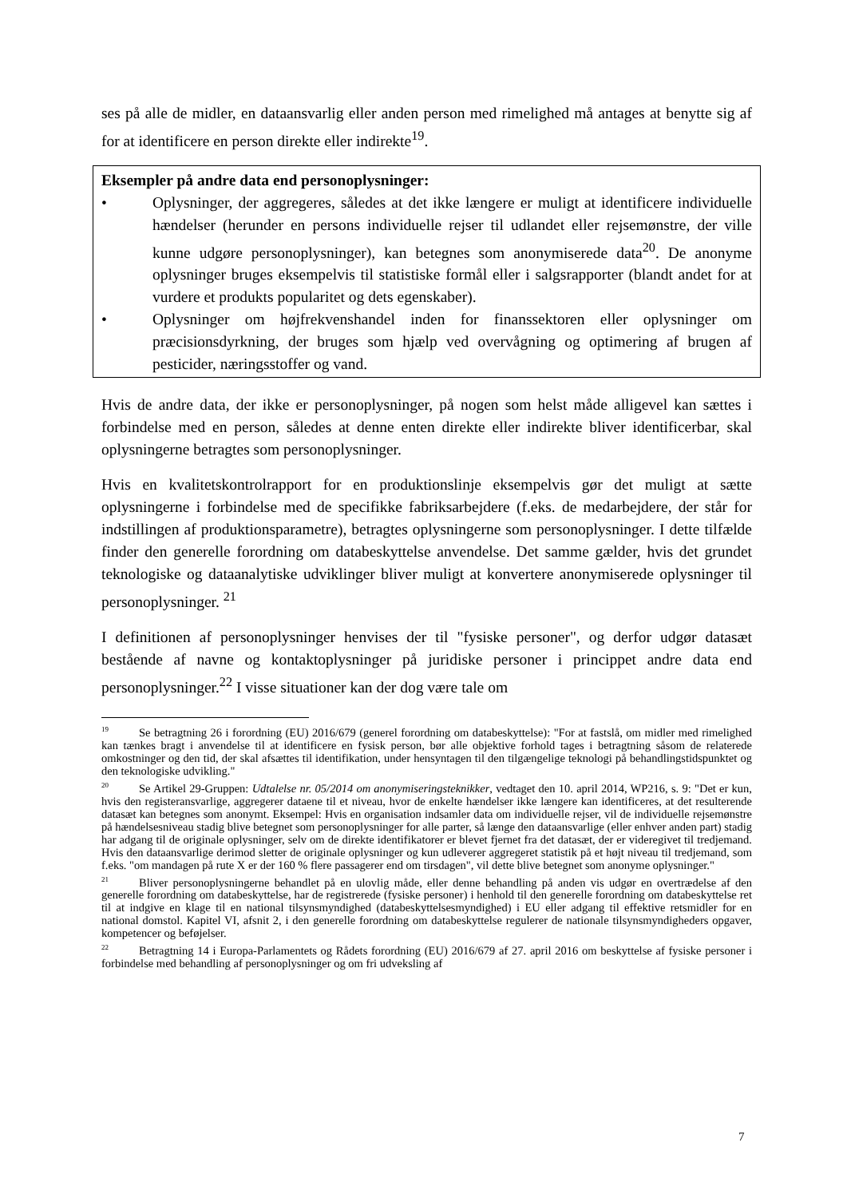ses på alle de midler, en dataansvarlig eller anden person med rimelighed må antages at benytte sig af for at identificere en person direkte eller indirekte<sup>19</sup>.
Eksempler på andre data end personoplysninger:
• Oplysninger, der aggregeres, således at det ikke længere er muligt at identificere individuelle hændelser (herunder en persons individuelle rejser til udlandet eller rejsemønstre, der ville kunne udgøre personoplysninger), kan betegnes som anonymiserede data<sup>20</sup>. De anonyme oplysninger bruges eksempelvis til statistiske formål eller i salgsrapporter (blandt andet for at vurdere et produkts popularitet og dets egenskaber).
• Oplysninger om højfrekvenshandel inden for finanssektoren eller oplysninger om præcisionsdyrkning, der bruges som hjælp ved overvågning og optimering af brugen af pesticider, næringsstoffer og vand.
Hvis de andre data, der ikke er personoplysninger, på nogen som helst måde alligevel kan sættes i forbindelse med en person, således at denne enten direkte eller indirekte bliver identificerbar, skal oplysningerne betragtes som personoplysninger.
Hvis en kvalitetskontrolrapport for en produktionslinje eksempelvis gør det muligt at sætte oplysningerne i forbindelse med de specifikke fabriksarbejdere (f.eks. de medarbejdere, der står for indstillingen af produktionsparametre), betragtes oplysningerne som personoplysninger. I dette tilfælde finder den generelle forordning om databeskyttelse anvendelse. Det samme gælder, hvis det grundet teknologiske og dataanalytiske udviklinger bliver muligt at konvertere anonymiserede oplysninger til personoplysninger. <sup>21</sup>
I definitionen af personoplysninger henvises der til "fysiske personer", og derfor udgør datasæt bestående af navne og kontaktoplysninger på juridiske personer i princippet andre data end personoplysninger.<sup>22</sup> I visse situationer kan der dog være tale om
<sup>19</sup> Se betragtning 26 i forordning (EU) 2016/679 (generel forordning om databeskyttelse): "For at fastslå, om midler med rimelighed kan tænkes bragt i anvendelse til at identificere en fysisk person, bør alle objektive forhold tages i betragtning såsom de relaterede omkostninger og den tid, der skal afsættes til identifikation, under hensyntagen til den tilgængelige teknologi på behandlingstidspunktet og den teknologiske udvikling."
<sup>20</sup> Se Artikel 29-Gruppen: Udtalelse nr. 05/2014 om anonymiseringsteknikker, vedtaget den 10. april 2014, WP216, s. 9: "Det er kun, hvis den registeransvarlige, aggregerer dataene til et niveau, hvor de enkelte hændelser ikke længere kan identificeres, at det resulterende datasæt kan betegnes som anonymt. Eksempel: Hvis en organisation indsamler data om individuelle rejser, vil de individuelle rejsemønstre på hændelsesniveau stadig blive betegnet som personoplysninger for alle parter, så længe den dataansvarlige (eller enhver anden part) stadig har adgang til de originale oplysninger, selv om de direkte identifikatorer er blevet fjernet fra det datasæt, der er videregivet til tredjemand. Hvis den dataansvarlige derimod sletter de originale oplysninger og kun udleverer aggregeret statistik på et højt niveau til tredjemand, som f.eks. "om mandagen på rute X er der 160 % flere passagerer end om tirsdagen", vil dette blive betegnet som anonyme oplysninger."
<sup>21</sup> Bliver personoplysningerne behandlet på en ulovlig måde, eller denne behandling på anden vis udgør en overtrædelse af den generelle forordning om databeskyttelse, har de registrerede (fysiske personer) i henhold til den generelle forordning om databeskyttelse ret til at indgive en klage til en national tilsynsmyndighed (databeskyttelsesmyndighed) i EU eller adgang til effektive retsmidler for en national domstol. Kapitel VI, afsnit 2, i den generelle forordning om databeskyttelse regulerer de nationale tilsynsmyndigheders opgaver, kompetencer og beføjelser.
<sup>22</sup> Betragtning 14 i Europa-Parlamentets og Rådets forordning (EU) 2016/679 af 27. april 2016 om beskyttelse af fysiske personer i forbindelse med behandling af personoplysninger og om fri udveksling af
7